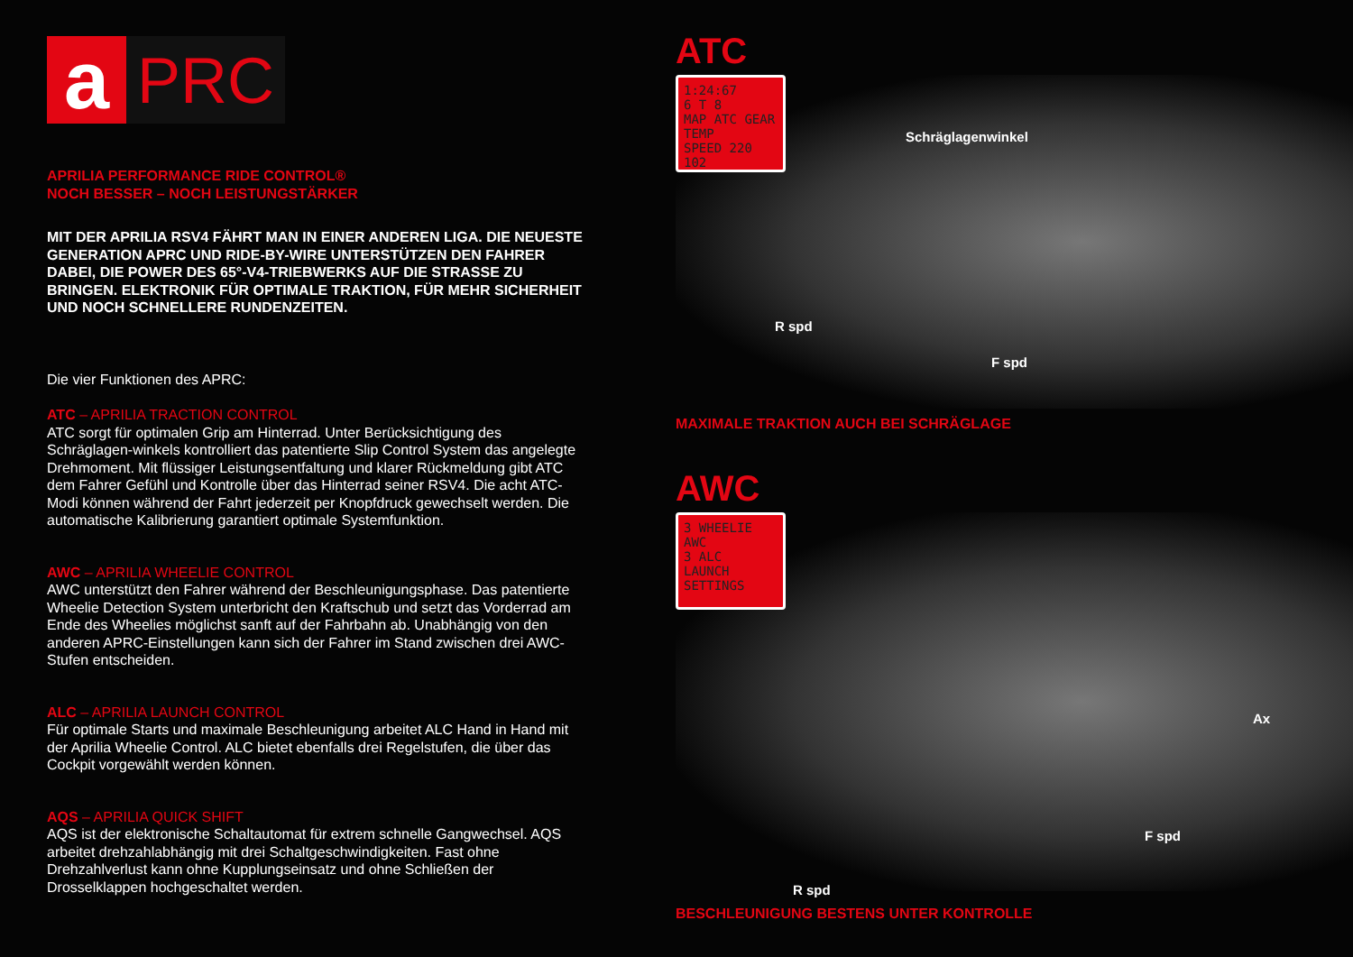a
PRC
APRILIA PERFORMANCE RIDE CONTROL®
NOCH BESSER – NOCH LEISTUNGSTÄRKER
MIT DER APRILIA RSV4 FÄHRT MAN IN EINER ANDEREN LIGA. DIE NEUESTE GENERATION APRC UND RIDE-BY-WIRE UNTERSTÜTZEN DEN FAHRER DABEI, DIE POWER DES 65°-V4-TRIEBWERKS AUF DIE STRASSE ZU BRINGEN. ELEKTRONIK FÜR OPTIMALE TRAKTION, FÜR MEHR SICHERHEIT UND NOCH SCHNELLERE RUNDENZEITEN.
Die vier Funktionen des APRC:
ATC – APRILIA TRACTION CONTROL
ATC sorgt für optimalen Grip am Hinterrad. Unter Berücksichtigung des Schräglagen-winkels kontrolliert das patentierte Slip Control System das angelegte Drehmoment. Mit flüssiger Leistungsentfaltung und klarer Rückmeldung gibt ATC dem Fahrer Gefühl und Kontrolle über das Hinterrad seiner RSV4. Die acht ATC-Modi können während der Fahrt jederzeit per Knopfdruck gewechselt werden. Die automatische Kalibrierung garantiert optimale Systemfunktion.
AWC – APRILIA WHEELIE CONTROL
AWC unterstützt den Fahrer während der Beschleunigungsphase. Das patentierte Wheelie Detection System unterbricht den Kraftschub und setzt das Vorderrad am Ende des Wheelies möglichst sanft auf der Fahrbahn ab. Unabhängig von den anderen APRC-Einstellungen kann sich der Fahrer im Stand zwischen drei AWC-Stufen entscheiden.
ALC – APRILIA LAUNCH CONTROL
Für optimale Starts und maximale Beschleunigung arbeitet ALC Hand in Hand mit der Aprilia Wheelie Control. ALC bietet ebenfalls drei Regelstufen, die über das Cockpit vorgewählt werden können.
AQS – APRILIA QUICK SHIFT
AQS ist der elektronische Schaltautomat für extrem schnelle Gangwechsel. AQS arbeitet drehzahlabhängig mit drei Schaltgeschwindigkeiten. Fast ohne Drehzahlverlust kann ohne Kupplungseinsatz und ohne Schließen der Drosselklappen hochgeschaltet werden.
ATC
1:24:67
6 T 8
MAP ATC GEAR TEMP
SPEED 220 102
Schräglagenwinkel
R spd
F spd
MAXIMALE TRAKTION AUCH BEI SCHRÄGLAGE
AWC
3 WHEELIE
AWC
3 ALC
LAUNCH
SETTINGS
Ax
R spd
F spd
BESCHLEUNIGUNG BESTENS UNTER KONTROLLE